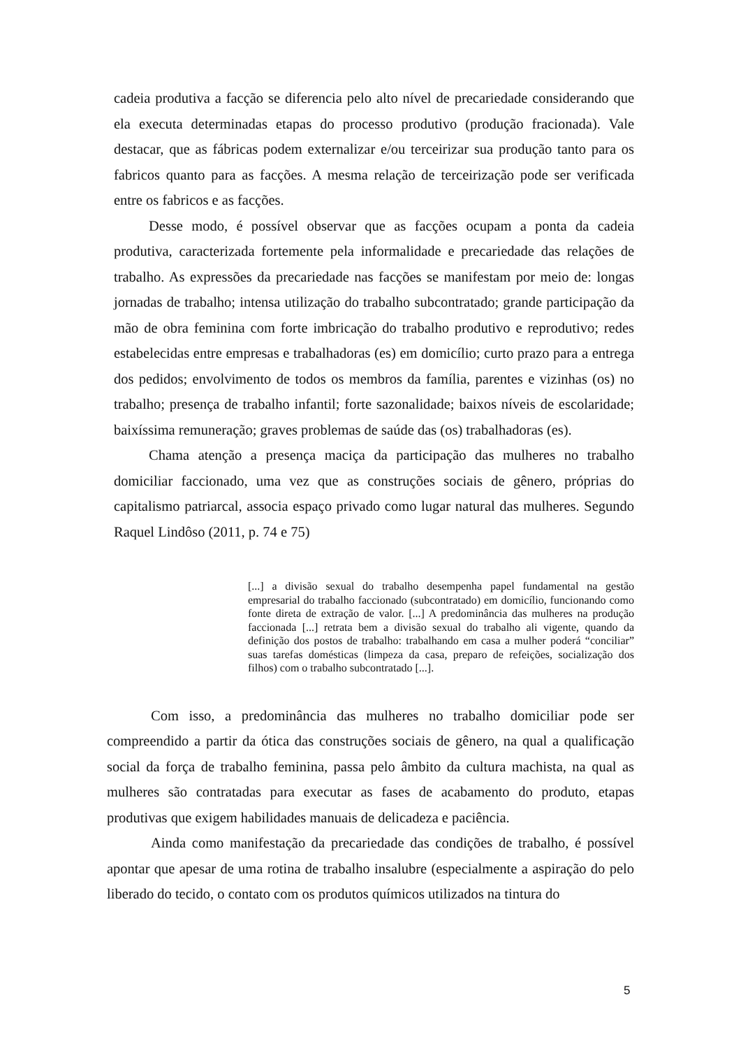cadeia produtiva a facção se diferencia pelo alto nível de precariedade considerando que ela executa determinadas etapas do processo produtivo (produção fracionada). Vale destacar, que as fábricas podem externalizar e/ou terceirizar sua produção tanto para os fabricos quanto para as facções. A mesma relação de terceirização pode ser verificada entre os fabricos e as facções.
Desse modo, é possível observar que as facções ocupam a ponta da cadeia produtiva, caracterizada fortemente pela informalidade e precariedade das relações de trabalho. As expressões da precariedade nas facções se manifestam por meio de: longas jornadas de trabalho; intensa utilização do trabalho subcontratado; grande participação da mão de obra feminina com forte imbricação do trabalho produtivo e reprodutivo; redes estabelecidas entre empresas e trabalhadoras (es) em domicílio; curto prazo para a entrega dos pedidos; envolvimento de todos os membros da família, parentes e vizinhas (os) no trabalho; presença de trabalho infantil; forte sazonalidade; baixos níveis de escolaridade; baixíssima remuneração; graves problemas de saúde das (os) trabalhadoras (es).
Chama atenção a presença maciça da participação das mulheres no trabalho domiciliar faccionado, uma vez que as construções sociais de gênero, próprias do capitalismo patriarcal, associa espaço privado como lugar natural das mulheres. Segundo Raquel Lindôso (2011, p. 74 e 75)
[...] a divisão sexual do trabalho desempenha papel fundamental na gestão empresarial do trabalho faccionado (subcontratado) em domicílio, funcionando como fonte direta de extração de valor. [...] A predominância das mulheres na produção faccionada [...] retrata bem a divisão sexual do trabalho ali vigente, quando da definição dos postos de trabalho: trabalhando em casa a mulher poderá “conciliar” suas tarefas domésticas (limpeza da casa, preparo de refeições, socialização dos filhos) com o trabalho subcontratado [...].
Com isso, a predominância das mulheres no trabalho domiciliar pode ser compreendido a partir da ótica das construções sociais de gênero, na qual a qualificação social da força de trabalho feminina, passa pelo âmbito da cultura machista, na qual as mulheres são contratadas para executar as fases de acabamento do produto, etapas produtivas que exigem habilidades manuais de delicadeza e paciência.
Ainda como manifestação da precariedade das condições de trabalho, é possível apontar que apesar de uma rotina de trabalho insalubre (especialmente a aspiração do pelo liberado do tecido, o contato com os produtos químicos utilizados na tintura do
5